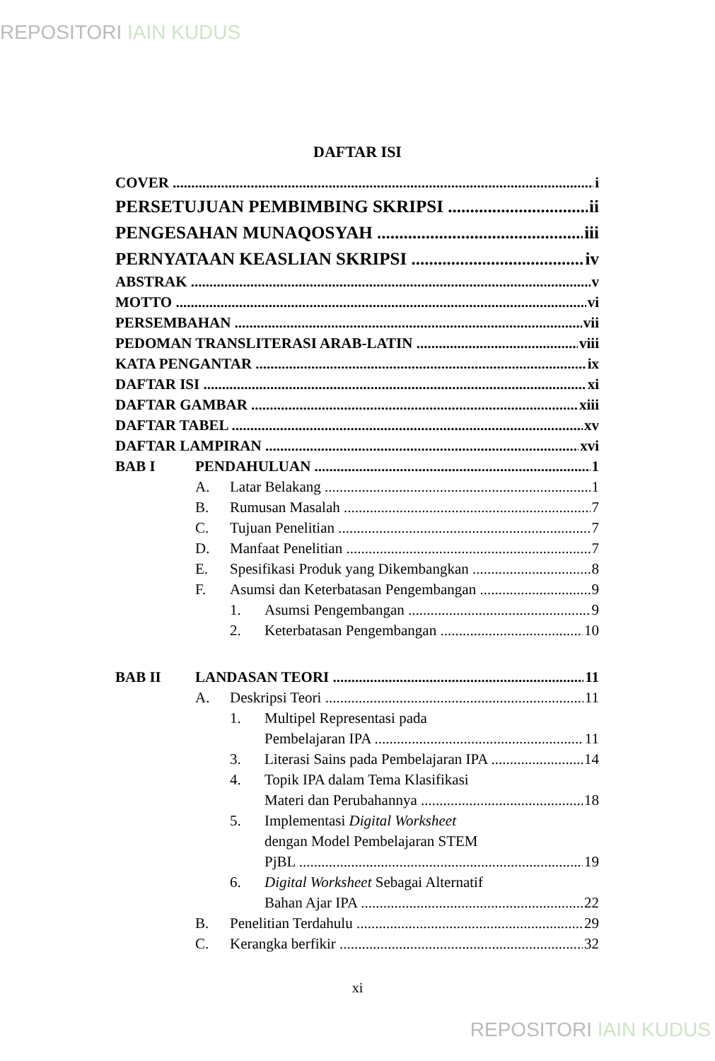REPOSITORI IAIN KUDUS
DAFTAR ISI
COVER i
PERSETUJUAN PEMBIMBING SKRIPSI ii
PENGESAHAN MUNAQOSYAH iii
PERNYATAAN KEASLIAN SKRIPSI iv
ABSTRAK v
MOTTO vi
PERSEMBAHAN vii
PEDOMAN TRANSLITERASI ARAB-LATIN viii
KATA PENGANTAR ix
DAFTAR ISI xi
DAFTAR GAMBAR xiii
DAFTAR TABEL xv
DAFTAR LAMPIRAN xvi
BAB I PENDAHULUAN 1
A. Latar Belakang 1
B. Rumusan Masalah 7
C. Tujuan Penelitian 7
D. Manfaat Penelitian 7
E. Spesifikasi Produk yang Dikembangkan 8
F. Asumsi dan Keterbatasan Pengembangan 9
1. Asumsi Pengembangan 9
2. Keterbatasan Pengembangan 10
BAB II LANDASAN TEORI 11
A. Deskripsi Teori 11
1. Multipel Representasi pada
Pembelajaran IPA 11
3. Literasi Sains pada Pembelajaran IPA 14
4. Topik IPA dalam Tema Klasifikasi
Materi dan Perubahannya 18
5. Implementasi Digital Worksheet
dengan Model Pembelajaran STEM
PjBL 19
6. Digital Worksheet Sebagai Alternatif
Bahan Ajar IPA 22
B. Penelitian Terdahulu 29
C. Kerangka berfikir 32
xi
REPOSITORI IAIN KUDUS